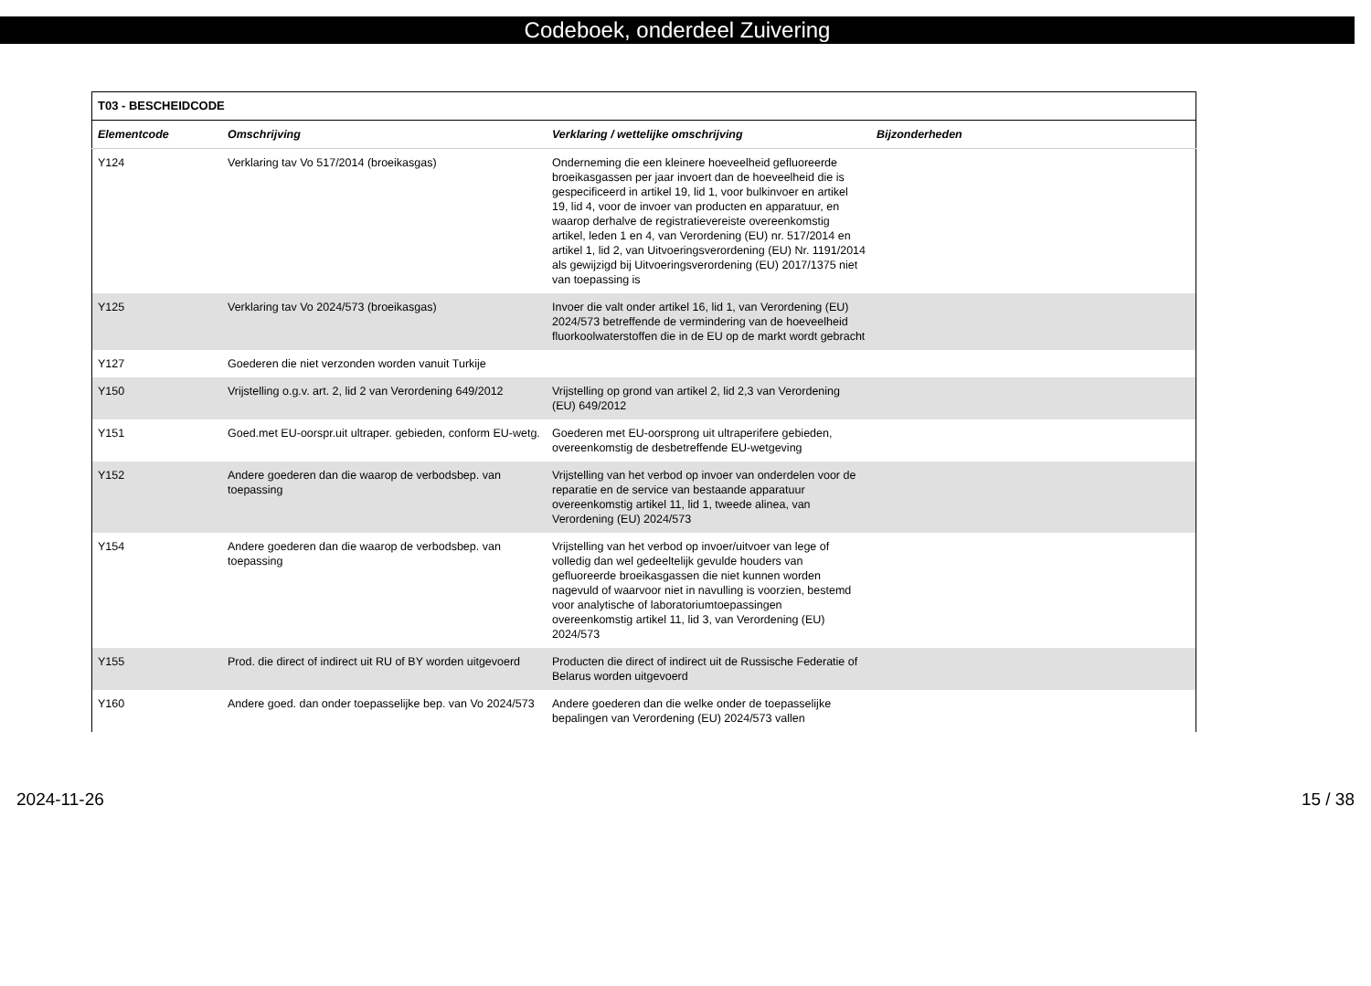Codeboek, onderdeel Zuivering
| T03 - BESCHEIDCODE | | | |
| --- | --- | --- | --- |
| Elementcode | Omschrijving | Verklaring / wettelijke omschrijving | Bijzonderheden |
| Y124 | Verklaring tav Vo 517/2014 (broeikasgas) | Onderneming die een kleinere hoeveelheid gefluoreerde broeikasgassen per jaar invoert dan de hoeveelheid die is gespecificeerd in artikel 19, lid 1, voor bulkinvoer en artikel 19, lid 4, voor de invoer van producten en apparatuur, en waarop derhalve de registratievereiste overeenkomstig artikel, leden 1 en 4, van Verordening (EU) nr. 517/2014 en artikel 1, lid 2, van Uitvoeringsverordening (EU) Nr. 1191/2014 als gewijzigd bij Uitvoeringsverordening (EU) 2017/1375 niet van toepassing is | |
| Y125 | Verklaring tav Vo 2024/573 (broeikasgas) | Invoer die valt onder artikel 16, lid 1, van Verordening (EU) 2024/573 betreffende de vermindering van de hoeveelheid fluorkoolwaterstoffen die in de EU op de markt wordt gebracht | |
| Y127 | Goederen die niet verzonden worden vanuit Turkije | | |
| Y150 | Vrijstelling o.g.v. art. 2, lid 2 van Verordening 649/2012 | Vrijstelling op grond van artikel 2, lid 2,3 van Verordening (EU) 649/2012 | |
| Y151 | Goed.met EU-oorspr.uit ultraper. gebieden, conform EU-wetg. | Goederen met EU-oorsprong uit ultraperifere gebieden, overeenkomstig de desbetreffende EU-wetgeving | |
| Y152 | Andere goederen dan die waarop de verbodsbep. van toepassing | Vrijstelling van het verbod op invoer van onderdelen voor de reparatie en de service van bestaande apparatuur overeenkomstig artikel 11, lid 1, tweede alinea, van Verordening (EU) 2024/573 | |
| Y154 | Andere goederen dan die waarop de verbodsbep. van toepassing | Vrijstelling van het verbod op invoer/uitvoer van lege of volledig dan wel gedeeltelijk gevulde houders van gefluoreerde broeikasgassen die niet kunnen worden nagevuld of waarvoor niet in navulling is voorzien, bestemd voor analytische of laboratoriumtoepassingen overeenkomstig artikel 11, lid 3, van Verordening (EU) 2024/573 | |
| Y155 | Prod. die direct of indirect uit RU of BY worden uitgevoerd | Producten die direct of indirect uit de Russische Federatie of Belarus worden uitgevoerd | |
| Y160 | Andere goed. dan onder toepasselijke bep. van Vo 2024/573 | Andere goederen dan die welke onder de toepasselijke bepalingen van Verordening (EU) 2024/573 vallen | |
2024-11-26 15 / 38